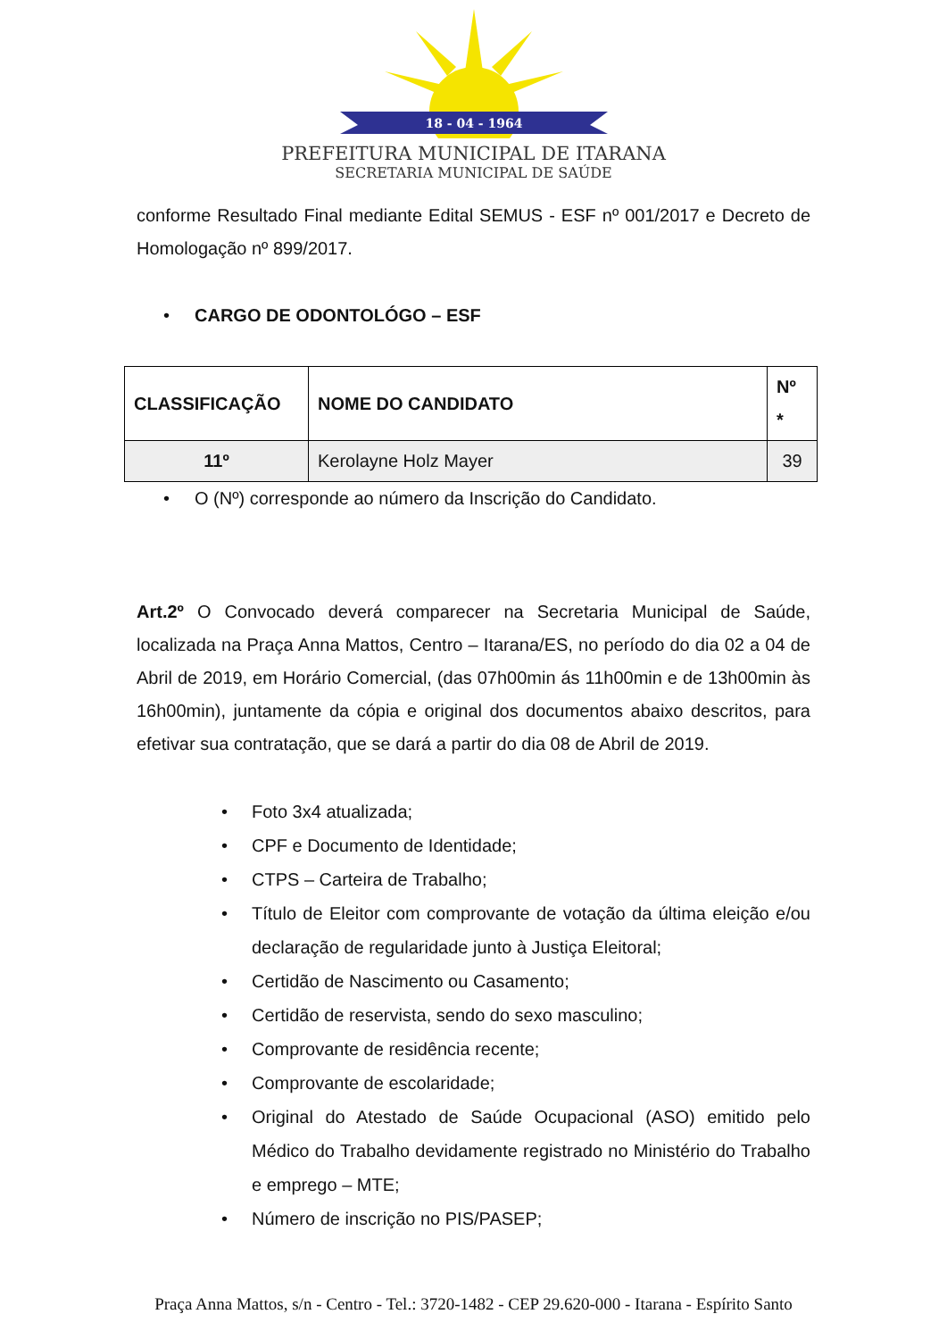18 - 04 - 1964
PREFEITURA MUNICIPAL DE ITARANA
SECRETARIA MUNICIPAL DE SAÚDE
conforme Resultado Final mediante Edital SEMUS - ESF nº 001/2017 e Decreto de Homologação nº 899/2017.
• CARGO DE ODONTOLÓGO – ESF
| CLASSIFICAÇÃO | NOME DO CANDIDATO | Nº * |
| --- | --- | --- |
| 11º | Kerolayne Holz Mayer | 39 |
• O (Nº) corresponde ao número da Inscrição do Candidato.
Art.2º O Convocado deverá comparecer na Secretaria Municipal de Saúde, localizada na Praça Anna Mattos, Centro – Itarana/ES, no período do dia 02 a 04 de Abril de 2019, em Horário Comercial, (das 07h00min ás 11h00min e de 13h00min às 16h00min), juntamente da cópia e original dos documentos abaixo descritos, para efetivar sua contratação, que se dará a partir do dia 08 de Abril de 2019.
• Foto 3x4 atualizada;
• CPF e Documento de Identidade;
• CTPS – Carteira de Trabalho;
• Título de Eleitor com comprovante de votação da última eleição e/ou declaração de regularidade junto à Justiça Eleitoral;
• Certidão de Nascimento ou Casamento;
• Certidão de reservista, sendo do sexo masculino;
• Comprovante de residência recente;
• Comprovante de escolaridade;
• Original do Atestado de Saúde Ocupacional (ASO) emitido pelo Médico do Trabalho devidamente registrado no Ministério do Trabalho e emprego – MTE;
• Número de inscrição no PIS/PASEP;
Praça Anna Mattos, s/n - Centro - Tel.: 3720-1482 - CEP 29.620-000 - Itarana - Espírito Santo